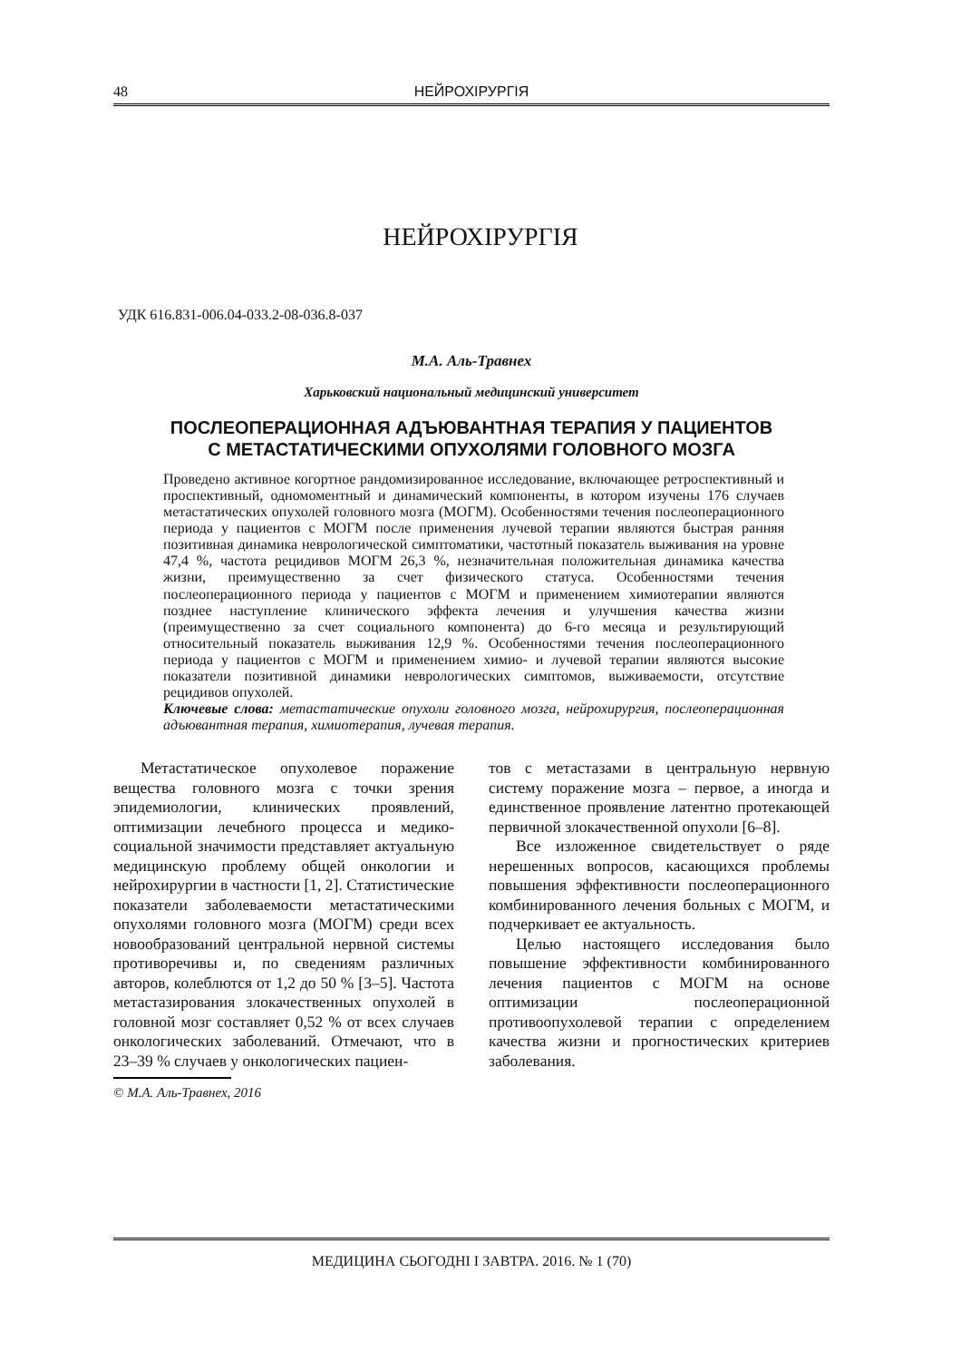48 НЕЙРОХІРУРГІЯ
НЕЙРОХІРУРГІЯ
УДК 616.831-006.04-033.2-08-036.8-037
М.А. Аль-Травнех
Харьковский национальный медицинский университет
ПОСЛЕОПЕРАЦИОННАЯ АДЪЮВАНТНАЯ ТЕРАПИЯ У ПАЦИЕНТОВ
С МЕТАСТАТИЧЕСКИМИ ОПУХОЛЯМИ ГОЛОВНОГО МОЗГА
Проведено активное когортное рандомизированное исследование, включающее ретроспективный и проспективный, одномоментный и динамический компоненты, в котором изучены 176 случаев метастатических опухолей головного мозга (МОГМ). Особенностями течения послеоперационного периода у пациентов с МОГМ после применения лучевой терапии являются быстрая ранняя позитивная динамика неврологической симптоматики, частотный показатель выживания на уровне 47,4 %, частота рецидивов МОГМ 26,3 %, незначительная положительная динамика качества жизни, преимущественно за счет физического статуса. Особенностями течения послеоперационного периода у пациентов с МОГМ и применением химиотерапии являются позднее наступление клинического эффекта лечения и улучшения качества жизни (преимущественно за счет социального компонента) до 6-го месяца и результирующий относительный показатель выживания 12,9 %. Особенностями течения послеоперационного периода у пациентов с МОГМ и применением химио- и лучевой терапии являются высокие показатели позитивной динамики неврологических симптомов, выживаемости, отсутствие рецидивов опухолей.
Ключевые слова: метастатические опухоли головного мозга, нейрохирургия, послеоперационная адъювантная терапия, химиотерапия, лучевая терапия.
Метастатическое опухолевое поражение вещества головного мозга с точки зрения эпидемиологии, клинических проявлений, оптимизации лечебного процесса и медико-социальной значимости представляет актуальную медицинскую проблему общей онкологии и нейрохирургии в частности [1, 2]. Статистические показатели заболеваемости метастатическими опухолями головного мозга (МОГМ) среди всех новообразований центральной нервной системы противоречивы и, по сведениям различных авторов, колеблются от 1,2 до 50 % [3–5]. Частота метастазирования злокачественных опухолей в головной мозг составляет 0,52 % от всех случаев онкологических заболеваний. Отмечают, что в 23–39 % случаев у онкологических пациен-
© М.А. Аль-Травнех, 2016
тов с метастазами в центральную нервную систему поражение мозга – первое, а иногда и единственное проявление латентно протекающей первичной злокачественной опухоли [6–8].
Все изложенное свидетельствует о ряде нерешенных вопросов, касающихся проблемы повышения эффективности послеоперационного комбинированного лечения больных с МОГМ, и подчеркивает ее актуальность.
Целью настоящего исследования было повышение эффективности комбинированного лечения пациентов с МОГМ на основе оптимизации послеоперационной противоопухолевой терапии с определением качества жизни и прогностических критериев заболевания.
МЕДИЦИНА СЬОГОДНІ І ЗАВТРА. 2016. № 1 (70)